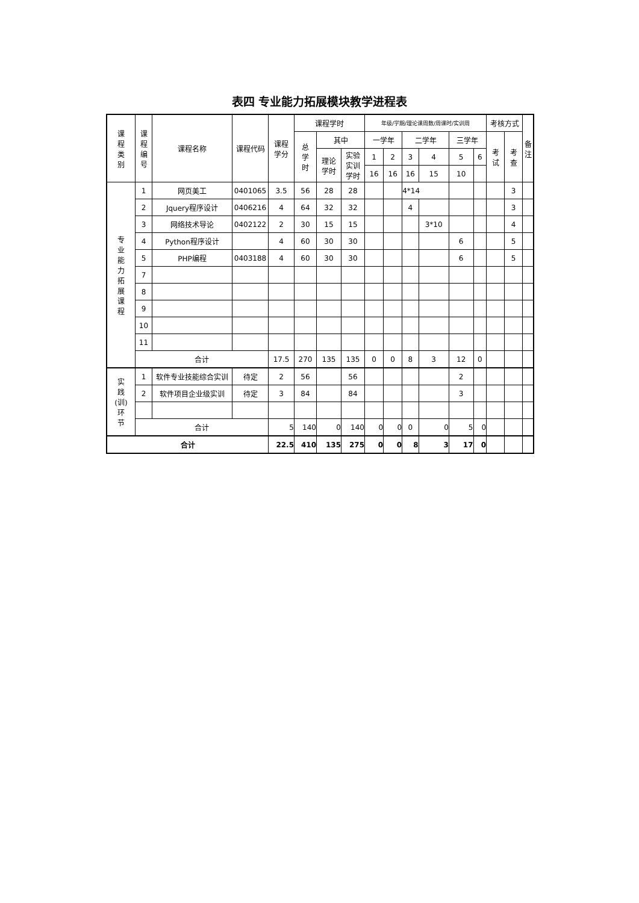表四 专业能力拓展模块教学进程表
| 课 程 类 别 | 课 程 编 号 | 课程名称 | 课程代码 | 课程 学分 | 课程学时 | | | 年级/学期/理论课周数/周课时/实训周 | | | | | | 考核方式 | | 备 注 |
| --- | --- | --- | --- | --- | --- | --- | --- | --- | --- | --- | --- | --- | --- | --- | --- | --- |
| | | | | | 总 学 时 | 其中 | | 一学年 | | 二学年 | | 三学年 | | 考 试 | 考 查 | |
| | | | | | | 理论 学时 | 实验 实训 学时 | 1 | 2 | 3 | 4 | 5 | 6 | | | |
| | | | | | | | | 16 | 16 | 16 | 15 | 10 | | | | |
| 专 业 能 力 拓 展 课 程 | 1 | 网页美工 | 0401065 | 3.5 | 56 | 28 | 28 | | | 4*14 | | | | | 3 | |
| | 2 | Jquery程序设计 | 0406216 | 4 | 64 | 32 | 32 | | | 4 | | | | | 3 | |
| | 3 | 网络技术导论 | 0402122 | 2 | 30 | 15 | 15 | | | | 3*10 | | | | 4 | |
| | 4 | Python程序设计 | | 4 | 60 | 30 | 30 | | | | | 6 | | | 5 | |
| | 5 | PHP编程 | 0403188 | 4 | 60 | 30 | 30 | | | | | 6 | | | 5 | |
| | 7 | | | | | | | | | | | | | | | |
| | 8 | | | | | | | | | | | | | | | |
| | 9 | | | | | | | | | | | | | | | |
| | 10 | | | | | | | | | | | | | | | |
| | 11 | | | | | | | | | | | | | | | |
| | 合计 | | | 17.5 | 270 | 135 | 135 | 0 | 0 | 8 | 3 | 12 | 0 | | | |
| 实 践 (训) 环 节 | 1 | 软件专业技能综合实训 | 待定 | 2 | 56 | | 56 | | | | | 2 | | | | |
| | 2 | 软件项目企业级实训 | 待定 | 3 | 84 | | 84 | | | | | 3 | | | | |
| | 合计 | | | 5 | 140 | 0 | 140 | 0 | 0 | 0 | 0 | 5 | 0 | | | |
| 合计 | | | | 22.5 | 410 | 135 | 275 | 0 | 0 | 8 | 3 | 17 | 0 | | | |